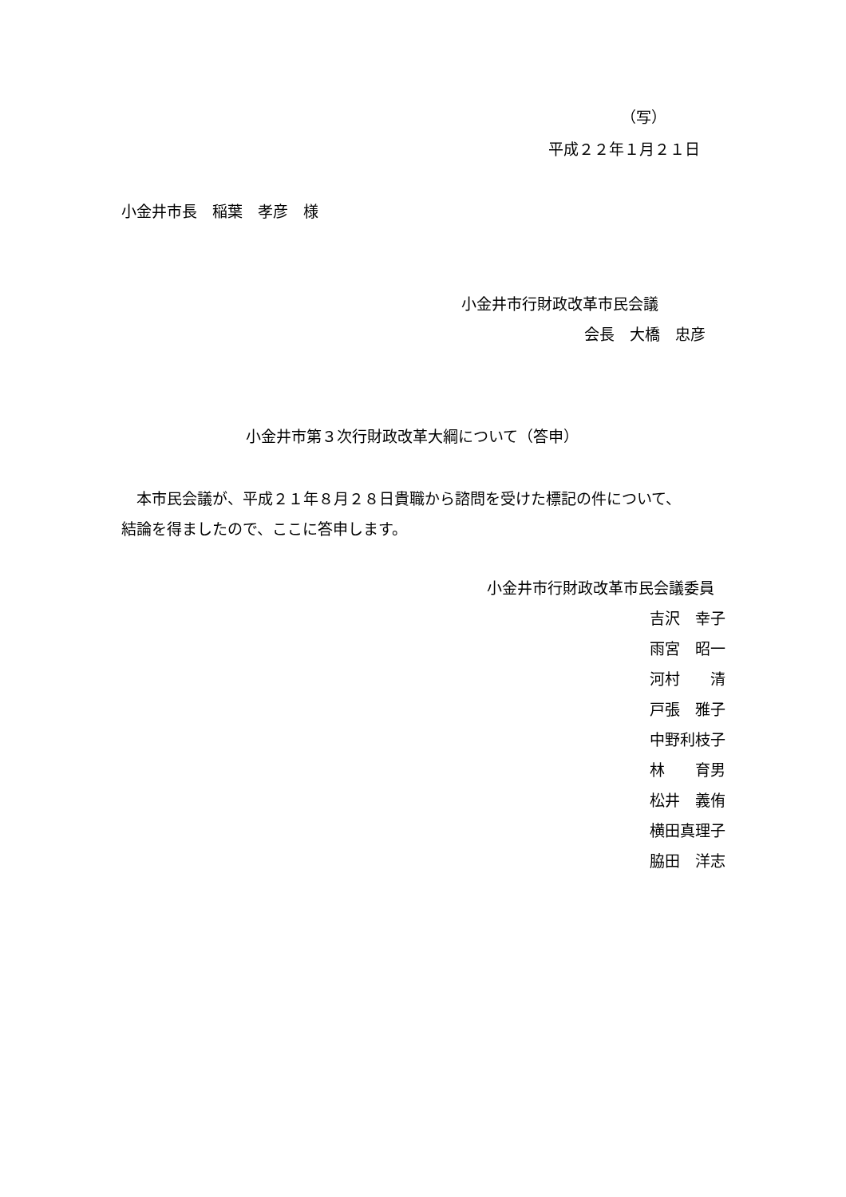（写）
平成２２年１月２１日
小金井市長　稲葉　孝彦　様
小金井市行財政改革市民会議
会長　大橋　忠彦
小金井市第３次行財政改革大綱について（答申）
　本市民会議が、平成２１年８月２８日貴職から諮問を受けた標記の件について、
結論を得ましたので、ここに答申します。
小金井市行財政改革市民会議委員
吉沢　幸子
雨宮　昭一
河村　　清
戸張　雅子
中野利枝子
林　　育男
松井　義侑
横田真理子
脇田　洋志